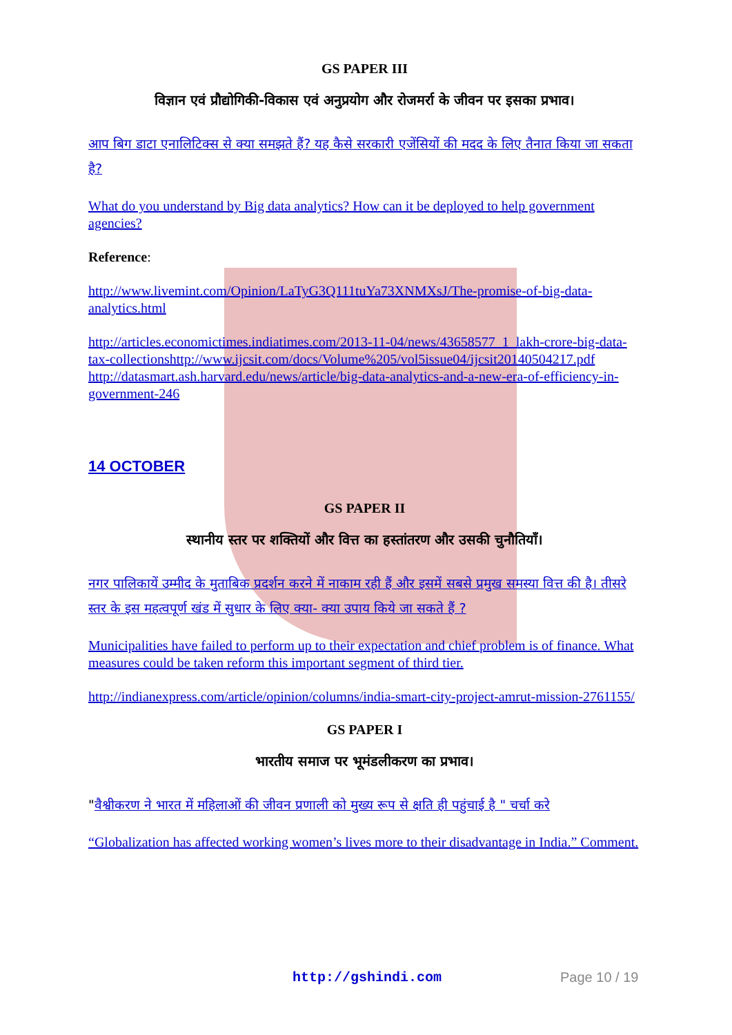GS PAPER III
विज्ञान एवं प्रौद्योगिकी-विकास एवं अनुप्रयोग और रोजमर्रा के जीवन पर इसका प्रभाव।
आप बिग डाटा एनालिटिक्स से क्या समझते हैं? यह कैसे सरकारी एजेंसियों की मदद के लिए तैनात किया जा सकता है?
What do you understand by Big data analytics? How can it be deployed to help government agencies?
Reference:
http://www.livemint.com/Opinion/LaTyG3Q111tuYa73XNMXsJ/The-promise-of-big-data-analytics.html
http://articles.economictimes.indiatimes.com/2013-11-04/news/43658577_1_lakh-crore-big-data-tax-collectionshttp://www.ijcsit.com/docs/Volume%205/vol5issue04/ijcsit20140504217.pdf http://datasmart.ash.harvard.edu/news/article/big-data-analytics-and-a-new-era-of-efficiency-in-government-246
14 OCTOBER
GS PAPER II
स्थानीय स्तर पर शक्तियों और वित्त का हस्तांतरण और उसकी चुनौतियाँ।
नगर पालिकायें उम्मीद के मुताबिक प्रदर्शन करने में नाकाम रही हैं और इसमें सबसे प्रमुख समस्या वित्त की है। तीसरे स्तर के इस महत्वपूर्ण खंड में सुधार के लिए क्या- क्या उपाय किये जा सकते हैं ?
Municipalities have failed to perform up to their expectation and chief problem is of finance. What measures could be taken reform this important segment of third tier.
http://indianexpress.com/article/opinion/columns/india-smart-city-project-amrut-mission-2761155/
GS PAPER I
भारतीय समाज पर भूमंडलीकरण का प्रभाव।
"वैश्वीकरण ने भारत में महिलाओं की जीवन प्रणाली को मुख्य रूप से क्षति ही पहुंचाई है " चर्चा करे
“Globalization has affected working women’s lives more to their disadvantage in India.” Comment.
http://gshindi.com Page 10 / 19